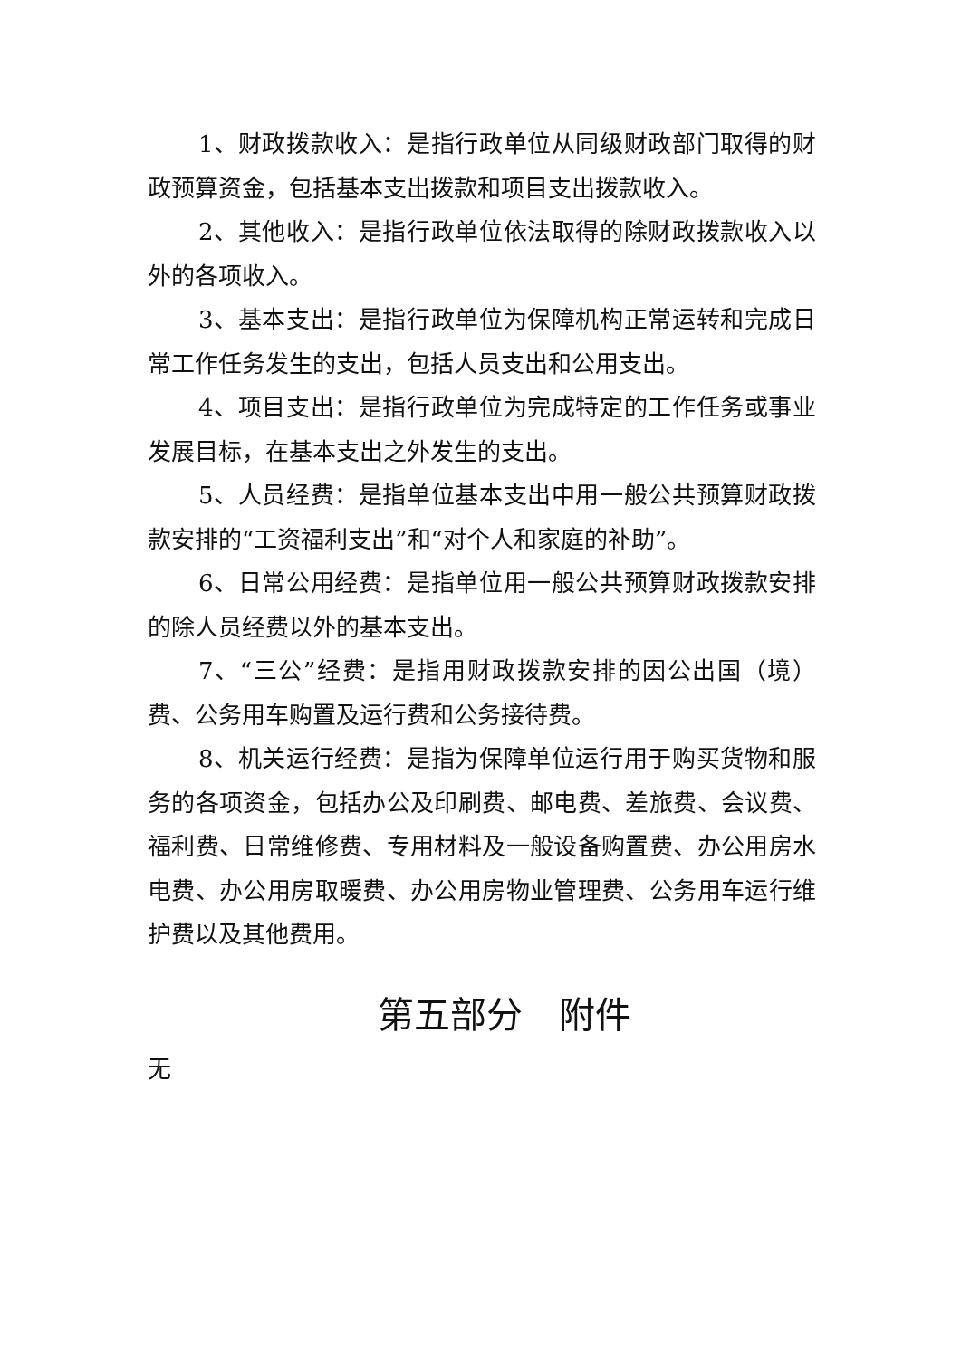1、财政拨款收入：是指行政单位从同级财政部门取得的财政预算资金，包括基本支出拨款和项目支出拨款收入。
2、其他收入：是指行政单位依法取得的除财政拨款收入以外的各项收入。
3、基本支出：是指行政单位为保障机构正常运转和完成日常工作任务发生的支出，包括人员支出和公用支出。
4、项目支出：是指行政单位为完成特定的工作任务或事业发展目标，在基本支出之外发生的支出。
5、人员经费：是指单位基本支出中用一般公共预算财政拨款安排的“工资福利支出”和“对个人和家庭的补助”。
6、日常公用经费：是指单位用一般公共预算财政拨款安排的除人员经费以外的基本支出。
7、“三公”经费：是指用财政拨款安排的因公出国（境）费、公务用车购置及运行费和公务接待费。
8、机关运行经费：是指为保障单位运行用于购买货物和服务的各项资金，包括办公及印刷费、邮电费、差旅费、会议费、福利费、日常维修费、专用材料及一般设备购置费、办公用房水电费、办公用房取暖费、办公用房物业管理费、公务用车运行维护费以及其他费用。
第五部分　附件
无